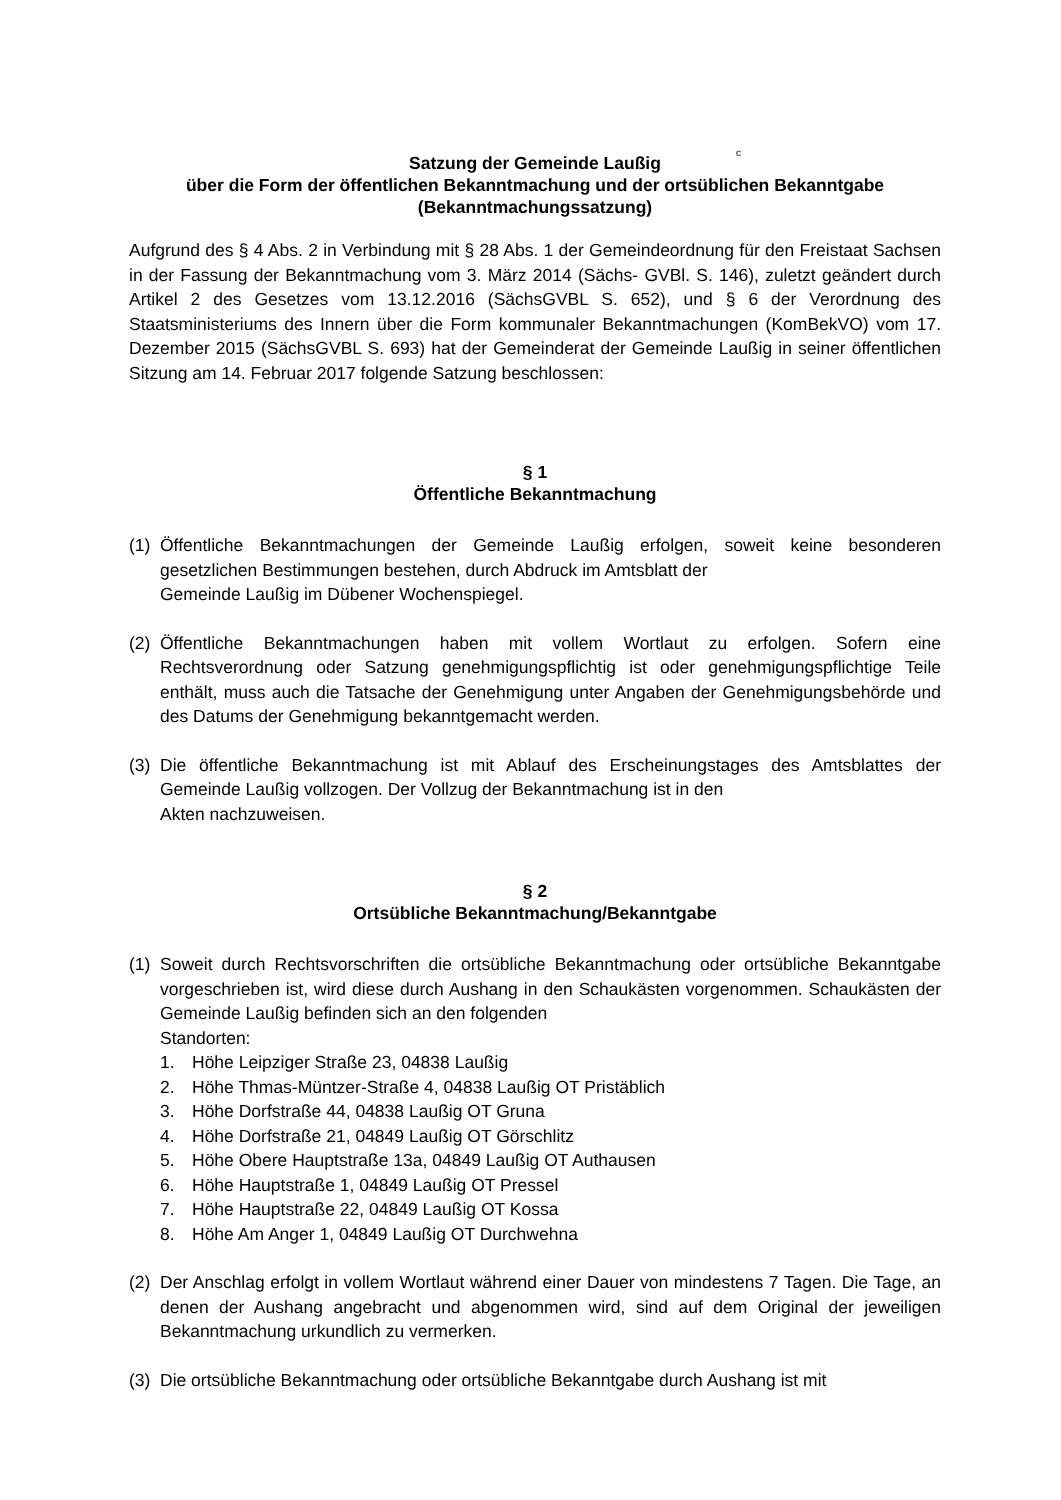c
Satzung der Gemeinde Laußig
über die Form der öffentlichen Bekanntmachung und der ortsüblichen Bekanntgabe
(Bekanntmachungssatzung)
Aufgrund des § 4 Abs. 2 in Verbindung mit § 28 Abs. 1 der Gemeindeordnung für den Freistaat Sachsen in der Fassung der Bekanntmachung vom 3. März 2014 (Sächs- GVBl. S. 146), zuletzt geändert durch Artikel 2 des Gesetzes vom 13.12.2016 (SächsGVBL S. 652), und § 6 der Verordnung des Staatsministeriums des Innern über die Form kommunaler Bekanntmachungen (KomBekVO) vom 17. Dezember 2015 (SächsGVBL S. 693) hat der Gemeinderat der Gemeinde Laußig in seiner öffentlichen Sitzung am 14. Februar 2017 folgende Satzung beschlossen:
§ 1
Öffentliche Bekanntmachung
(1) Öffentliche Bekanntmachungen der Gemeinde Laußig erfolgen, soweit keine besonderen gesetzlichen Bestimmungen bestehen, durch Abdruck im Amtsblatt der
Gemeinde Laußig im Dübener Wochenspiegel.
(2) Öffentliche Bekanntmachungen haben mit vollem Wortlaut zu erfolgen. Sofern eine Rechtsverordnung oder Satzung genehmigungspflichtig ist oder genehmigungspflichtige Teile enthält, muss auch die Tatsache der Genehmigung unter Angaben der Genehmigungsbehörde und des Datums der Genehmigung bekanntgemacht werden.
(3) Die öffentliche Bekanntmachung ist mit Ablauf des Erscheinungstages des Amtsblattes der Gemeinde Laußig vollzogen. Der Vollzug der Bekanntmachung ist in den
Akten nachzuweisen.
§ 2
Ortsübliche Bekanntmachung/Bekanntgabe
(1) Soweit durch Rechtsvorschriften die ortsübliche Bekanntmachung oder ortsübliche Bekanntgabe vorgeschrieben ist, wird diese durch Aushang in den Schaukästen vorgenommen. Schaukästen der Gemeinde Laußig befinden sich an den folgenden
Standorten:
1. Höhe Leipziger Straße 23, 04838 Laußig
2. Höhe Thmas-Müntzer-Straße 4, 04838 Laußig OT Pristäblich
3. Höhe Dorfstraße 44, 04838 Laußig OT Gruna
4. Höhe Dorfstraße 21, 04849 Laußig OT Görschlitz
5. Höhe Obere Hauptstraße 13a, 04849 Laußig OT Authausen
6. Höhe Hauptstraße 1, 04849 Laußig OT Pressel
7. Höhe Hauptstraße 22, 04849 Laußig OT Kossa
8. Höhe Am Anger 1, 04849 Laußig OT Durchwehna
(2) Der Anschlag erfolgt in vollem Wortlaut während einer Dauer von mindestens 7 Tagen. Die Tage, an denen der Aushang angebracht und abgenommen wird, sind auf dem Original der jeweiligen Bekanntmachung urkundlich zu vermerken.
(3) Die ortsübliche Bekanntmachung oder ortsübliche Bekanntgabe durch Aushang ist mit